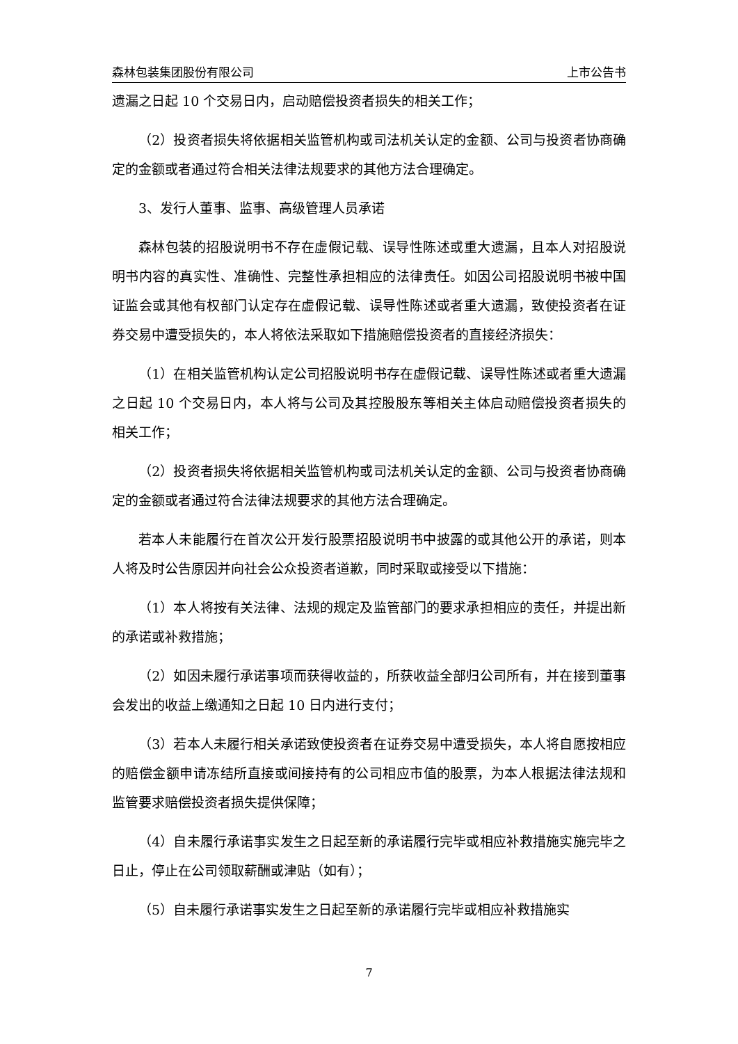森林包装集团股份有限公司 上市公告书
遗漏之日起 10 个交易日内，启动赔偿投资者损失的相关工作；
（2）投资者损失将依据相关监管机构或司法机关认定的金额、公司与投资者协商确定的金额或者通过符合相关法律法规要求的其他方法合理确定。
3、发行人董事、监事、高级管理人员承诺
森林包装的招股说明书不存在虚假记载、误导性陈述或重大遗漏，且本人对招股说明书内容的真实性、准确性、完整性承担相应的法律责任。如因公司招股说明书被中国证监会或其他有权部门认定存在虚假记载、误导性陈述或者重大遗漏，致使投资者在证券交易中遭受损失的，本人将依法采取如下措施赔偿投资者的直接经济损失：
（1）在相关监管机构认定公司招股说明书存在虚假记载、误导性陈述或者重大遗漏之日起 10 个交易日内，本人将与公司及其控股股东等相关主体启动赔偿投资者损失的相关工作；
（2）投资者损失将依据相关监管机构或司法机关认定的金额、公司与投资者协商确定的金额或者通过符合法律法规要求的其他方法合理确定。
若本人未能履行在首次公开发行股票招股说明书中披露的或其他公开的承诺，则本人将及时公告原因并向社会公众投资者道歉，同时采取或接受以下措施：
（1）本人将按有关法律、法规的规定及监管部门的要求承担相应的责任，并提出新的承诺或补救措施；
（2）如因未履行承诺事项而获得收益的，所获收益全部归公司所有，并在接到董事会发出的收益上缴通知之日起 10 日内进行支付；
（3）若本人未履行相关承诺致使投资者在证券交易中遭受损失，本人将自愿按相应的赔偿金额申请冻结所直接或间接持有的公司相应市值的股票，为本人根据法律法规和监管要求赔偿投资者损失提供保障；
（4）自未履行承诺事实发生之日起至新的承诺履行完毕或相应补救措施实施完毕之日止，停止在公司领取薪酬或津贴（如有）；
（5）自未履行承诺事实发生之日起至新的承诺履行完毕或相应补救措施实
7